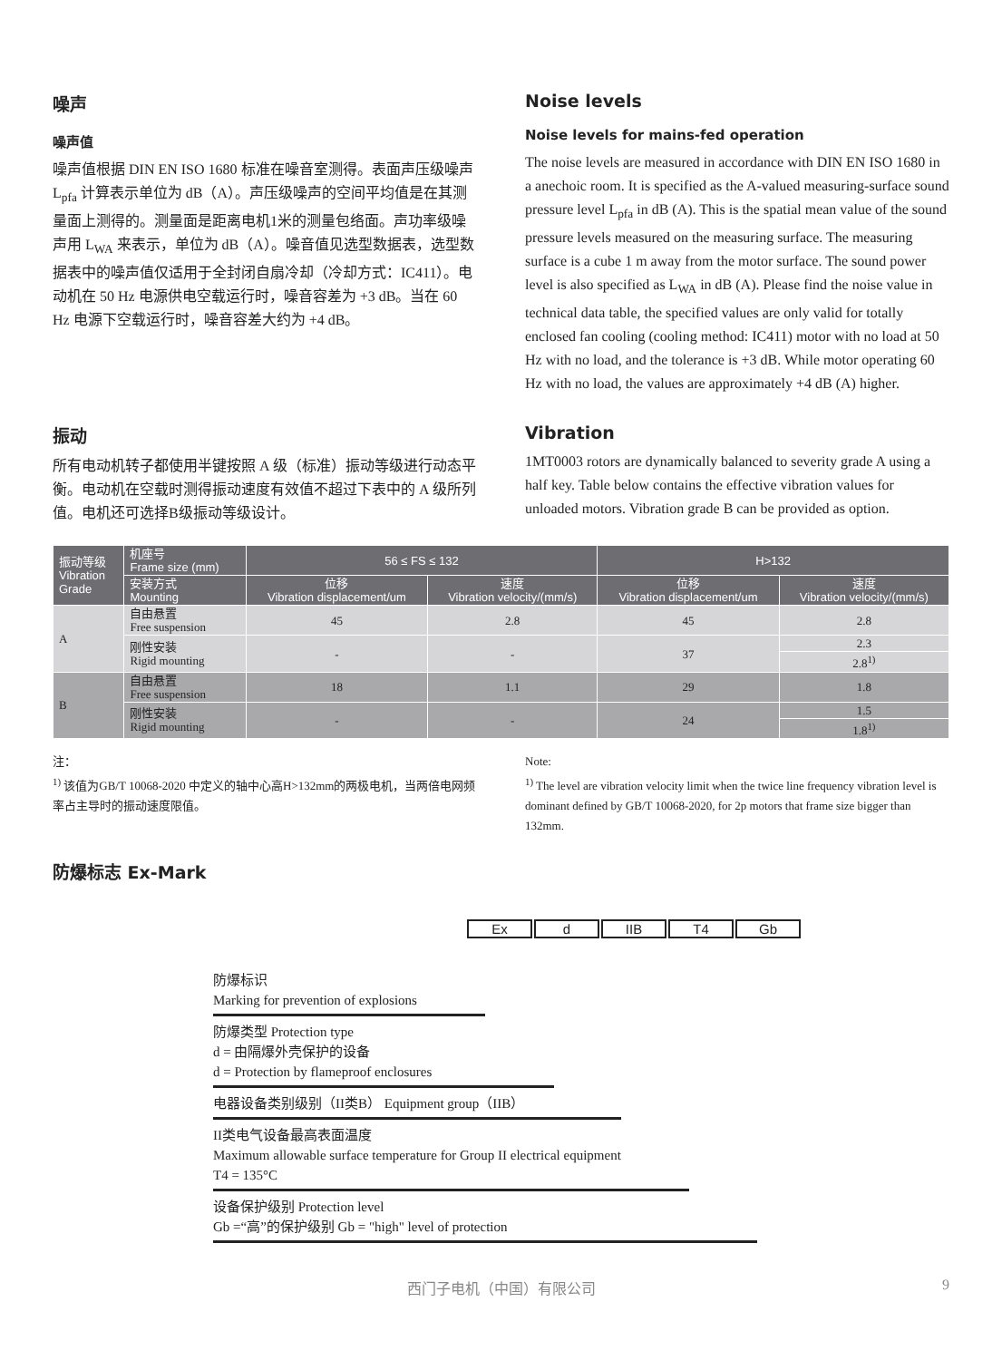噪声
噪声值
噪声值根据 DIN EN ISO 1680 标准在噪音室测得。表面声压级噪声L<sub>pfa</sub> 计算表示单位为 dB（A）。声压级噪声的空间平均值是在其测量面上测得的。测量面是距离电机1米的测量包络面。声功率级噪声用 L<sub>WA</sub> 来表示，单位为 dB（A）。噪音值见选型数据表，选型数据表中的噪声值仅适用于全封闭自扇冷却（冷却方式：IC411）。电动机在 50 Hz 电源供电空载运行时，噪音容差为 +3 dB。当在 60 Hz 电源下空载运行时，噪音容差大约为 +4 dB。
Noise levels
Noise levels for mains-fed operation
The noise levels are measured in accordance with DIN EN ISO 1680 in a anechoic room. It is specified as the A-valued measuring-surface sound pressure level L<sub>pfa</sub> in dB (A). This is the spatial mean value of the sound pressure levels measured on the measuring surface. The measuring surface is a cube 1 m away from the motor surface. The sound power level is also specified as L<sub>WA</sub> in dB (A). Please find the noise value in technical data table, the specified values are only valid for totally enclosed fan cooling (cooling method: IC411) motor with no load at 50 Hz with no load, and the tolerance is +3 dB. While motor operating 60 Hz with no load, the values are approximately +4 dB (A) higher.
振动
所有电动机转子都使用半键按照 A 级（标准）振动等级进行动态平衡。电动机在空载时测得振动速度有效值不超过下表中的 A 级所列值。电机还可选择B级振动等级设计。
Vibration
1MT0003 rotors are dynamically balanced to severity grade A using a half key. Table below contains the effective vibration values for unloaded motors. Vibration grade B can be provided as option.
| 振动等级 Vibration Grade | 机座号 Frame size (mm) | 56 ≤ FS ≤ 132 | | H>132 | |
| --- | --- | --- | --- | --- | --- |
| | 安装方式 Mounting | 位移 Vibration displacement/um | 速度 Vibration velocity/(mm/s) | 位移 Vibration displacement/um | 速度 Vibration velocity/(mm/s) |
| A | 自由悬置 Free suspension | 45 | 2.8 | 45 | 2.8 |
| | 刚性安装 Rigid mounting | - | - | 37 | 2.3 |
| | | | | | 2.8<sup>1)</sup> |
| B | 自由悬置 Free suspension | 18 | 1.1 | 29 | 1.8 |
| | 刚性安装 Rigid mounting | - | - | 24 | 1.5 |
| | | | | | 1.8<sup>1)</sup> |
注：
<sup>1)</sup> 该值为GB/T 10068-2020 中定义的轴中心高H>132mm的两极电机，当两倍电网频率占主导时的振动速度限值。
Note:
<sup>1)</sup> The level are vibration velocity limit when the twice line frequency vibration level is dominant defined by GB/T 10068-2020, for 2p motors that frame size bigger than 132mm.
防爆标志 Ex-Mark
Ex d IIB T4 Gb
防爆标识
Marking for prevention of explosions
防爆类型 Protection type
d = 由隔爆外壳保护的设备
d = Protection by flameproof enclosures
电器设备类别级别（II类B） Equipment group（IIB）
II类电气设备最高表面温度
Maximum allowable surface temperature for Group II electrical equipment
T4 = 135°C
设备保护级别 Protection level
Gb =“高”的保护级别 Gb = "high" level of protection
西门子电机（中国）有限公司 9